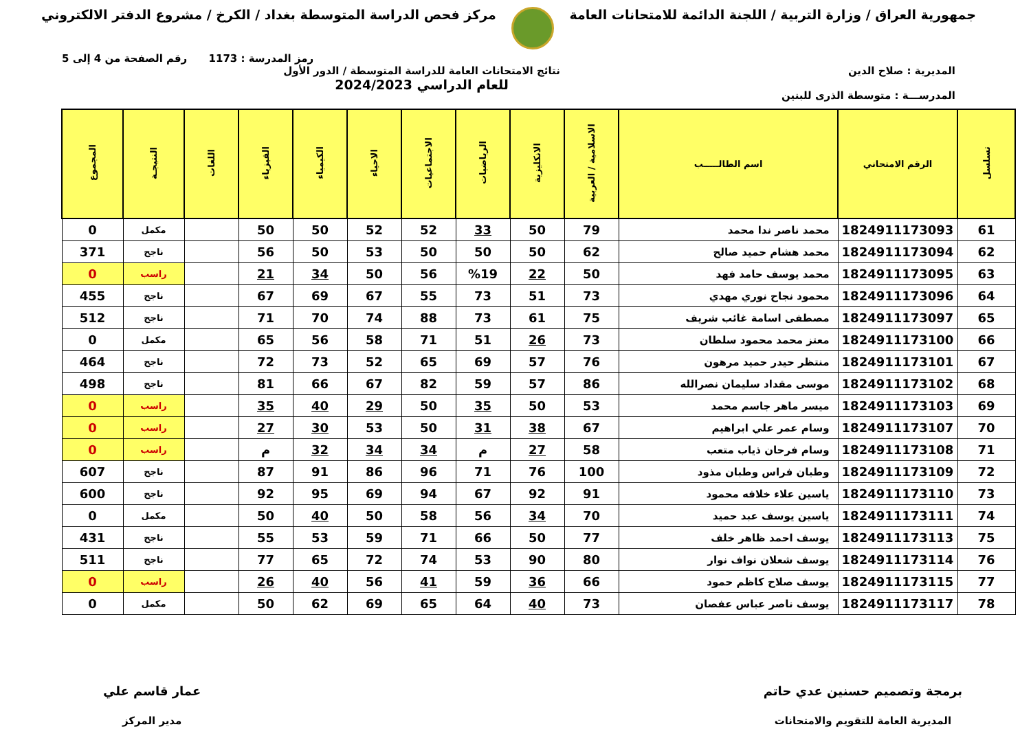جمهورية العراق / وزارة التربية / اللجنة الدائمة للامتحانات العامة
مركز فحص الدراسة المتوسطة بغداد / الكرخ / مشروع الدفتر الالكتروني
رمز المدرسة : 1173 رقم الصفحة من 4 إلى 5
المديرية : صلاح الدين
المدرســـة : متوسطة الذرى للبنين
نتائج الامتحانات العامة للدراسة المتوسطة / الدور الأول
للعام الدراسي 2024/2023
| تسلسل | الرقم الامتحاني | اسم الطالـــــب | الاسلامية / العربية | الانكليزية | الرياضيات | الاجتماعيات | الاحياء | الكيمياء | الفيزياء | اللغات | النتيجـة | المجموع |
| --- | --- | --- | --- | --- | --- | --- | --- | --- | --- | --- | --- | --- |
| 61 | 1824911173093 | محمد ناصر ندا محمد | 79 | 50 | 33 | 52 | 52 | 50 | 50 | | مكمل | 0 |
| 62 | 1824911173094 | محمد هشام حميد صالح | 62 | 50 | 50 | 50 | 53 | 50 | 56 | | ناجح | 371 |
| 63 | 1824911173095 | محمد يوسف حامد فهد | 50 | 22 | %19 | 56 | 50 | 34 | 21 | | راسب | 0 |
| 64 | 1824911173096 | محمود نجاح نوري مهدي | 73 | 51 | 73 | 55 | 67 | 69 | 67 | | ناجح | 455 |
| 65 | 1824911173097 | مصطفى اسامة غائب شريف | 75 | 61 | 73 | 88 | 74 | 70 | 71 | | ناجح | 512 |
| 66 | 1824911173100 | معتز محمد محمود سلطان | 73 | 26 | 51 | 71 | 58 | 56 | 65 | | مكمل | 0 |
| 67 | 1824911173101 | منتظر حيدر حميد مرهون | 76 | 57 | 69 | 65 | 52 | 73 | 72 | | ناجح | 464 |
| 68 | 1824911173102 | موسى مقداد سليمان نصرالله | 86 | 57 | 59 | 82 | 67 | 66 | 81 | | ناجح | 498 |
| 69 | 1824911173103 | ميسر ماهر جاسم محمد | 53 | 50 | 35 | 50 | 29 | 40 | 35 | | راسب | 0 |
| 70 | 1824911173107 | وسام عمر علي ابراهيم | 67 | 38 | 31 | 50 | 53 | 30 | 27 | | راسب | 0 |
| 71 | 1824911173108 | وسام فرحان ذياب متعب | 58 | 27 | م | 34 | 34 | 32 | م | | راسب | 0 |
| 72 | 1824911173109 | وطبان فراس وطبان مذود | 100 | 76 | 71 | 96 | 86 | 91 | 87 | | ناجح | 607 |
| 73 | 1824911173110 | ياسين علاء خلافه محمود | 91 | 92 | 67 | 94 | 69 | 95 | 92 | | ناجح | 600 |
| 74 | 1824911173111 | ياسين يوسف عبد حميد | 70 | 34 | 56 | 58 | 50 | 40 | 50 | | مكمل | 0 |
| 75 | 1824911173113 | يوسف احمد ظاهر خلف | 77 | 50 | 66 | 71 | 59 | 53 | 55 | | ناجح | 431 |
| 76 | 1824911173114 | يوسف شعلان نواف نوار | 80 | 90 | 53 | 74 | 72 | 65 | 77 | | ناجح | 511 |
| 77 | 1824911173115 | يوسف صلاح كاظم حمود | 66 | 36 | 59 | 41 | 56 | 40 | 26 | | راسب | 0 |
| 78 | 1824911173117 | يوسف ناصر عباس عفصان | 73 | 40 | 64 | 65 | 69 | 62 | 50 | | مكمل | 0 |
برمجة وتصميم حسنين عدي حاتم
المديرية العامة للتقويم والامتحانات
عمار قاسم علي
مدير المركز